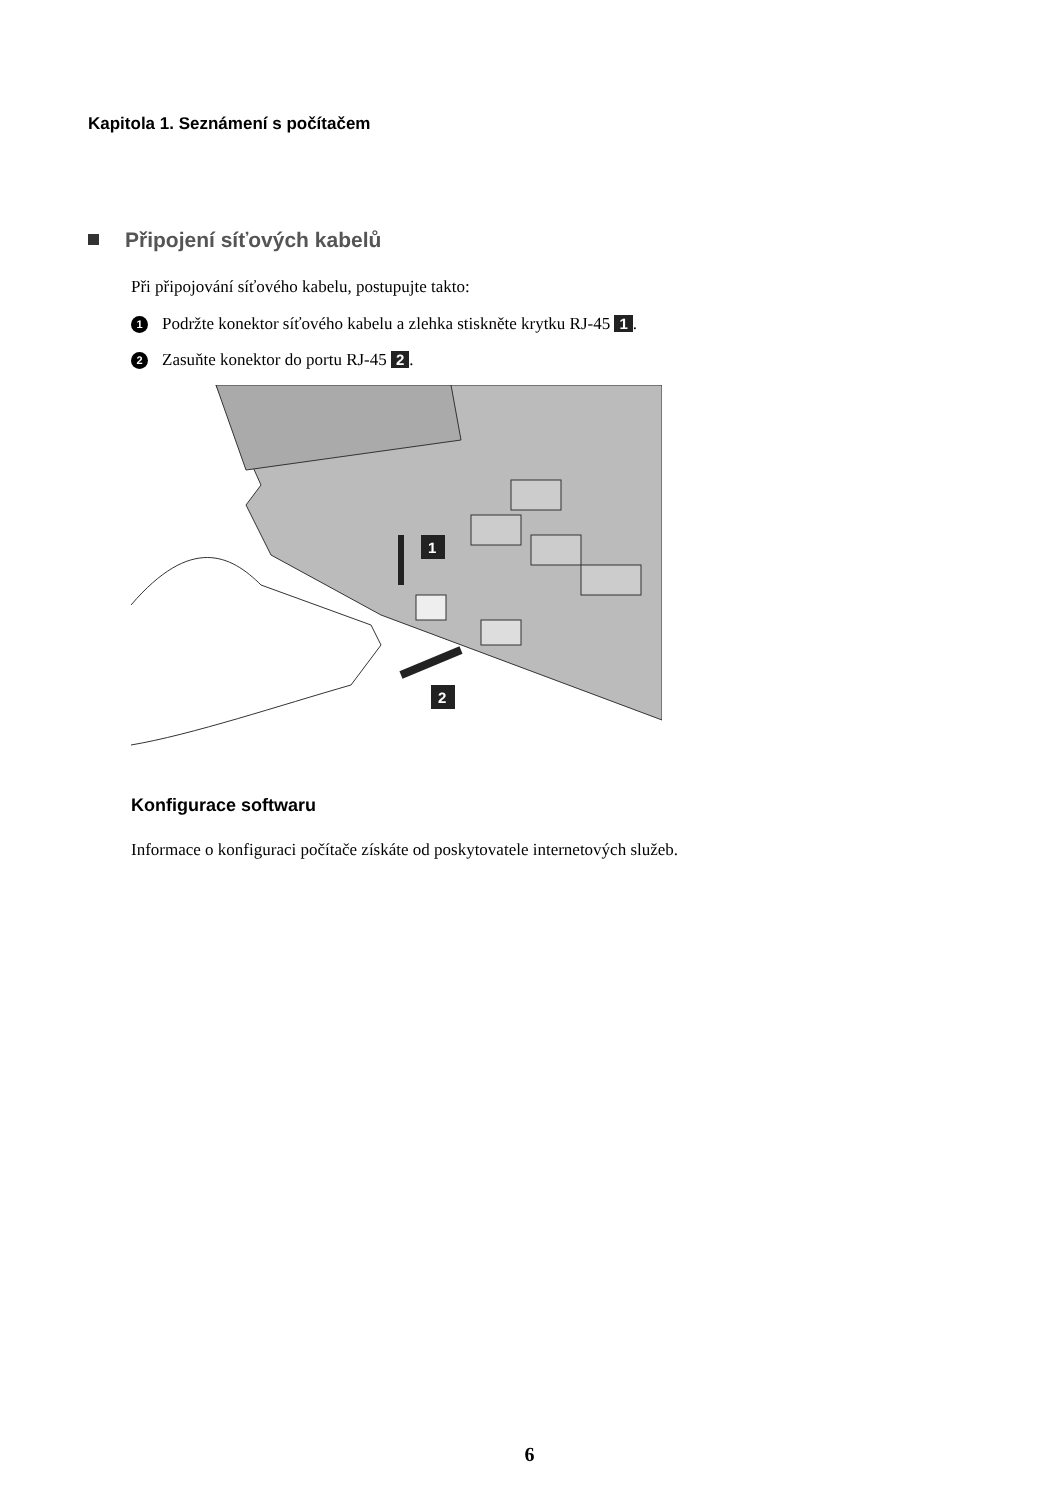Kapitola 1. Seznámení s počítačem
Připojení síťových kabelů
Při připojování síťového kabelu, postupujte takto:
1 Podržte konektor síťového kabelu a zlehka stiskněte krytku RJ-45 1.
2 Zasuňte konektor do portu RJ-45 2.
1
2
Konfigurace softwaru
Informace o konfiguraci počítače získáte od poskytovatele internetových služeb.
6